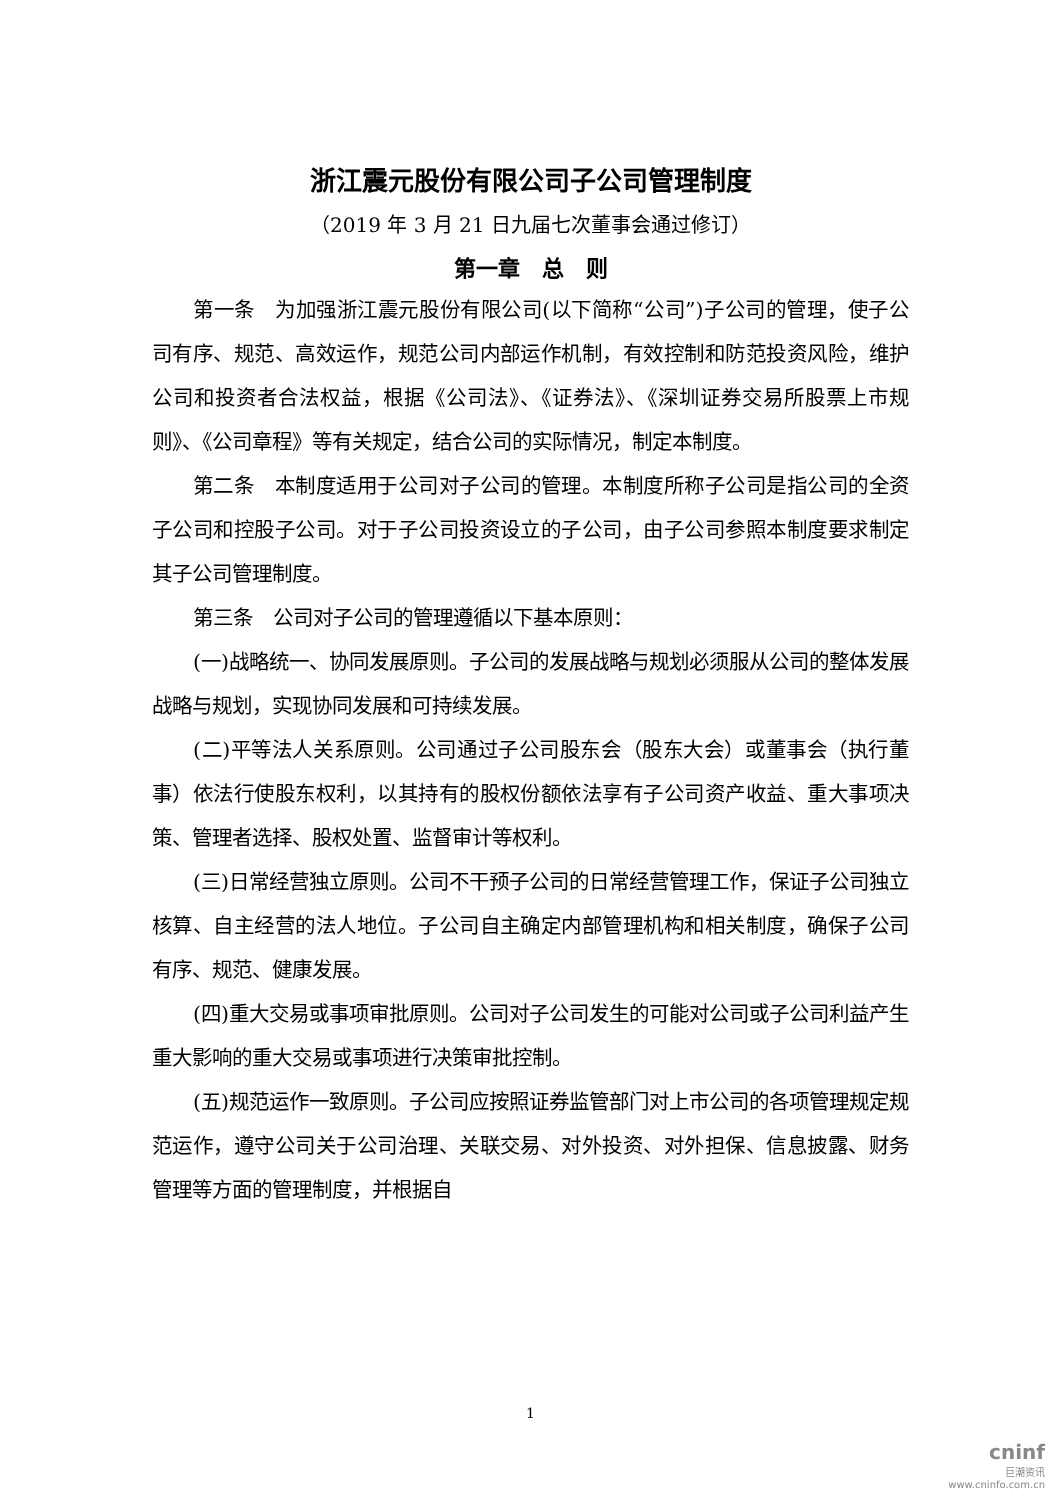浙江震元股份有限公司子公司管理制度
（2019 年 3 月 21 日九届七次董事会通过修订）
第一章　总　则
第一条　为加强浙江震元股份有限公司(以下简称“公司”)子公司的管理，使子公司有序、规范、高效运作，规范公司内部运作机制，有效控制和防范投资风险，维护公司和投资者合法权益，根据《公司法》、《证券法》、《深圳证券交易所股票上市规则》、《公司章程》等有关规定，结合公司的实际情况，制定本制度。
第二条　本制度适用于公司对子公司的管理。本制度所称子公司是指公司的全资子公司和控股子公司。对于子公司投资设立的子公司，由子公司参照本制度要求制定其子公司管理制度。
第三条　公司对子公司的管理遵循以下基本原则：
(一)战略统一、协同发展原则。子公司的发展战略与规划必须服从公司的整体发展战略与规划，实现协同发展和可持续发展。
(二)平等法人关系原则。公司通过子公司股东会（股东大会）或董事会（执行董事）依法行使股东权利，以其持有的股权份额依法享有子公司资产收益、重大事项决策、管理者选择、股权处置、监督审计等权利。
(三)日常经营独立原则。公司不干预子公司的日常经营管理工作，保证子公司独立核算、自主经营的法人地位。子公司自主确定内部管理机构和相关制度，确保子公司有序、规范、健康发展。
(四)重大交易或事项审批原则。公司对子公司发生的可能对公司或子公司利益产生重大影响的重大交易或事项进行决策审批控制。
(五)规范运作一致原则。子公司应按照证券监管部门对上市公司的各项管理规定规范运作，遵守公司关于公司治理、关联交易、对外投资、对外担保、信息披露、财务管理等方面的管理制度，并根据自
1
cninf
巨潮资讯
www.cninfo.com.cn